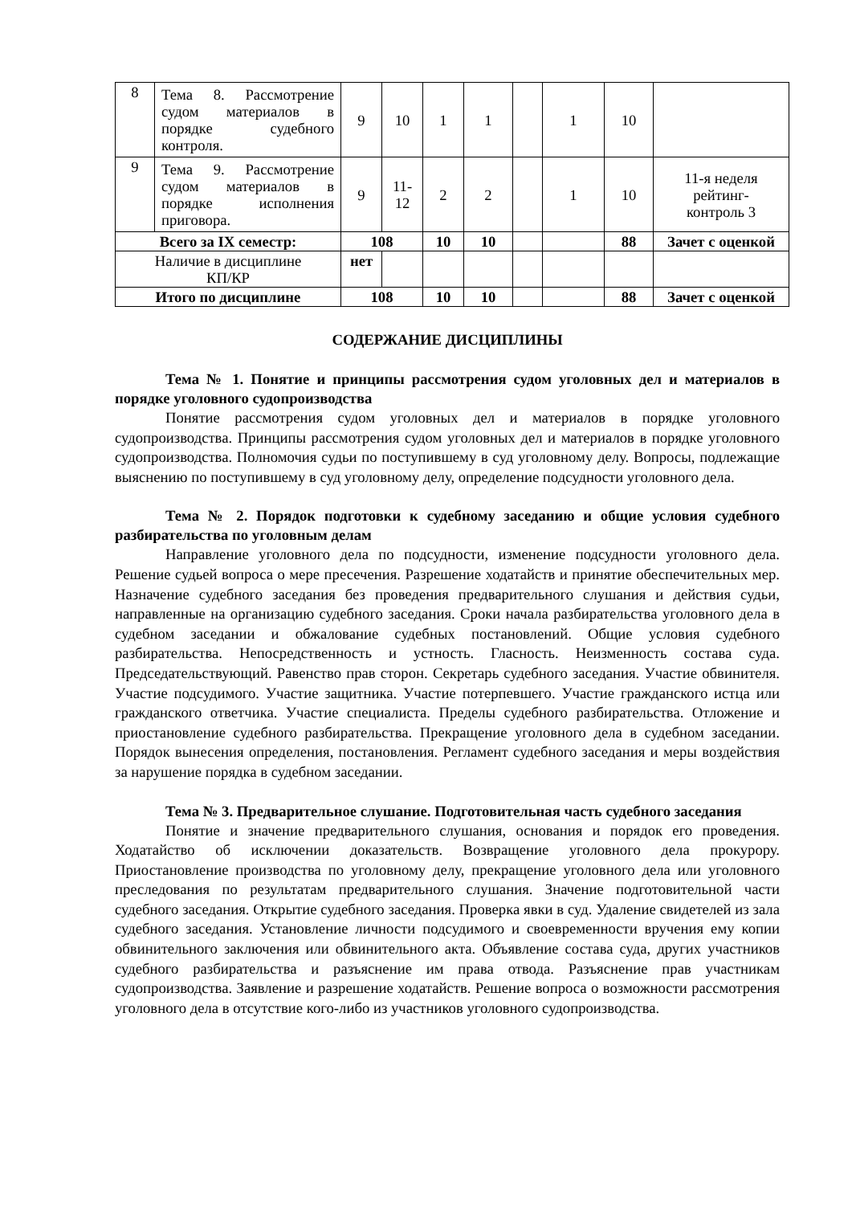| 8 | Тема 8. Рассмотрение судом материалов в порядке судебного контроля. | 9 | 10 | 1 | 1 | | 1 | 10 | |
| 9 | Тема 9. Рассмотрение судом материалов в порядке исполнения приговора. | 9 | 11- 12 | 2 | 2 | | 1 | 10 | 11-я неделя рейтинг- контроль 3 |
| Всего за IX семестр: | | 108 | | 10 | 10 | | | 88 | Зачет с оценкой |
| Наличие в дисциплине КП/КР | | нет | | | | | | | |
| Итого по дисциплине | | 108 | | 10 | 10 | | | 88 | Зачет с оценкой |
СОДЕРЖАНИЕ ДИСЦИПЛИНЫ
Тема № 1. Понятие и принципы рассмотрения судом уголовных дел и материалов в порядке уголовного судопроизводства
Понятие рассмотрения судом уголовных дел и материалов в порядке уголовного судопроизводства. Принципы рассмотрения судом уголовных дел и материалов в порядке уголовного судопроизводства. Полномочия судьи по поступившему в суд уголовному делу. Вопросы, подлежащие выяснению по поступившему в суд уголовному делу, определение подсудности уголовного дела.
Тема № 2. Порядок подготовки к судебному заседанию и общие условия судебного разбирательства по уголовным делам
Направление уголовного дела по подсудности, изменение подсудности уголовного дела. Решение судьей вопроса о мере пресечения. Разрешение ходатайств и принятие обеспечительных мер. Назначение судебного заседания без проведения предварительного слушания и действия судьи, направленные на организацию судебного заседания. Сроки начала разбирательства уголовного дела в судебном заседании и обжалование судебных постановлений. Общие условия судебного разбирательства. Непосредственность и устность. Гласность. Неизменность состава суда. Председательствующий. Равенство прав сторон. Секретарь судебного заседания. Участие обвинителя. Участие подсудимого. Участие защитника. Участие потерпевшего. Участие гражданского истца или гражданского ответчика. Участие специалиста. Пределы судебного разбирательства. Отложение и приостановление судебного разбирательства. Прекращение уголовного дела в судебном заседании. Порядок вынесения определения, постановления. Регламент судебного заседания и меры воздействия за нарушение порядка в судебном заседании.
Тема № 3. Предварительное слушание. Подготовительная часть судебного заседания
Понятие и значение предварительного слушания, основания и порядок его проведения. Ходатайство об исключении доказательств. Возвращение уголовного дела прокурору. Приостановление производства по уголовному делу, прекращение уголовного дела или уголовного преследования по результатам предварительного слушания. Значение подготовительной части судебного заседания. Открытие судебного заседания. Проверка явки в суд. Удаление свидетелей из зала судебного заседания. Установление личности подсудимого и своевременности вручения ему копии обвинительного заключения или обвинительного акта. Объявление состава суда, других участников судебного разбирательства и разъяснение им права отвода. Разъяснение прав участникам судопроизводства. Заявление и разрешение ходатайств. Решение вопроса о возможности рассмотрения уголовного дела в отсутствие кого-либо из участников уголовного судопроизводства.